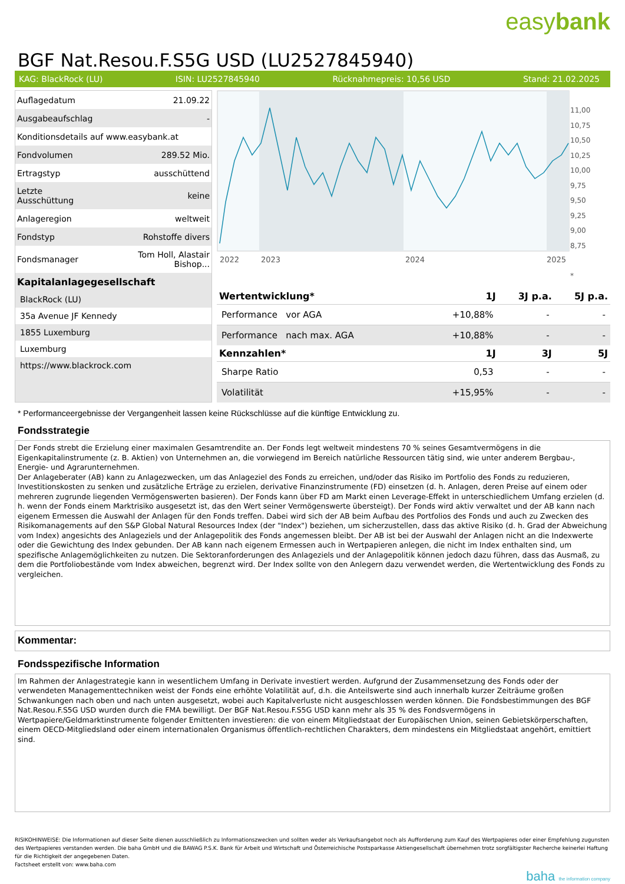easybank
BGF Nat.Resou.F.S5G USD (LU2527845940)
KAG: BlackRock (LU) ISIN: LU2527845940 Rücknahmepreis: 10,56 USD Stand: 21.02.2025
| Auflagedatum | 21.09.22 |
| Ausgabeaufschlag | - |
| Konditionsdetails auf www.easybank.at | |
| Fondvolumen | 289.52 Mio. |
| Ertragstyp | ausschüttend |
| Letzte Ausschüttung | keine |
| Anlageregion | weltweit |
| Fondstyp | Rohstoffe divers |
| Fondsmanager | Tom Holl, Alastair Bishop... |
Kapitalanlagegesellschaft
BlackRock (LU)
35a Avenue JF Kennedy
1855 Luxemburg
Luxemburg
https://www.blackrock.com
2022
2023
2024
2025
11,00
10,75
10,50
10,25
10,00
9,75
9,50
9,25
9,00
8,75
*
| Wertentwicklung* | 1J | 3J p.a. | 5J p.a. |
| --- | --- | --- | --- |
| Performance vor AGA | +10,88% | - | - |
| Performance nach max. AGA | +10,88% | - | - |
| Kennzahlen* | 1J | 3J | 5J |
| Sharpe Ratio | 0,53 | - | - |
| Volatilität | +15,95% | - | - |
* Performanceergebnisse der Vergangenheit lassen keine Rückschlüsse auf die künftige Entwicklung zu.
Fondsstrategie
Der Fonds strebt die Erzielung einer maximalen Gesamtrendite an. Der Fonds legt weltweit mindestens 70 % seines Gesamtvermögens in die Eigenkapitalinstrumente (z. B. Aktien) von Unternehmen an, die vorwiegend im Bereich natürliche Ressourcen tätig sind, wie unter anderem Bergbau-, Energie- und Agrarunternehmen.
Der Anlageberater (AB) kann zu Anlagezwecken, um das Anlageziel des Fonds zu erreichen, und/oder das Risiko im Portfolio des Fonds zu reduzieren, Investitionskosten zu senken und zusätzliche Erträge zu erzielen, derivative Finanzinstrumente (FD) einsetzen (d. h. Anlagen, deren Preise auf einem oder mehreren zugrunde liegenden Vermögenswerten basieren). Der Fonds kann über FD am Markt einen Leverage-Effekt in unterschiedlichem Umfang erzielen (d. h. wenn der Fonds einem Marktrisiko ausgesetzt ist, das den Wert seiner Vermögenswerte übersteigt). Der Fonds wird aktiv verwaltet und der AB kann nach eigenem Ermessen die Auswahl der Anlagen für den Fonds treffen. Dabei wird sich der AB beim Aufbau des Portfolios des Fonds und auch zu Zwecken des Risikomanagements auf den S&P Global Natural Resources Index (der "Index") beziehen, um sicherzustellen, dass das aktive Risiko (d. h. Grad der Abweichung vom Index) angesichts des Anlageziels und der Anlagepolitik des Fonds angemessen bleibt. Der AB ist bei der Auswahl der Anlagen nicht an die Indexwerte oder die Gewichtung des Index gebunden. Der AB kann nach eigenem Ermessen auch in Wertpapieren anlegen, die nicht im Index enthalten sind, um spezifische Anlagemöglichkeiten zu nutzen. Die Sektoranforderungen des Anlageziels und der Anlagepolitik können jedoch dazu führen, dass das Ausmaß, zu dem die Portfoliobestände vom Index abweichen, begrenzt wird. Der Index sollte von den Anlegern dazu verwendet werden, die Wertentwicklung des Fonds zu vergleichen.
Kommentar:
Fondsspezifische Information
Im Rahmen der Anlagestrategie kann in wesentlichem Umfang in Derivate investiert werden. Aufgrund der Zusammensetzung des Fonds oder der verwendeten Managementtechniken weist der Fonds eine erhöhte Volatilität auf, d.h. die Anteilswerte sind auch innerhalb kurzer Zeiträume großen Schwankungen nach oben und nach unten ausgesetzt, wobei auch Kapitalverluste nicht ausgeschlossen werden können. Die Fondsbestimmungen des BGF Nat.Resou.F.S5G USD wurden durch die FMA bewilligt. Der BGF Nat.Resou.F.S5G USD kann mehr als 35 % des Fondsvermögens in Wertpapiere/Geldmarktinstrumente folgender Emittenten investieren: die von einem Mitgliedstaat der Europäischen Union, seinen Gebietskörperschaften, einem OECD-Mitgliedsland oder einem internationalen Organismus öffentlich-rechtlichen Charakters, dem mindestens ein Mitgliedstaat angehört, emittiert sind.
RISIKOHINWEISE: Die Informationen auf dieser Seite dienen ausschließlich zu Informationszwecken und sollten weder als Verkaufsangebot noch als Aufforderung zum Kauf des Wertpapieres oder einer Empfehlung zugunsten des Wertpapieres verstanden werden. Die baha GmbH und die BAWAG P.S.K. Bank für Arbeit und Wirtschaft und Österreichische Postsparkasse Aktiengesellschaft übernehmen trotz sorgfältigster Recherche keinerlei Haftung für die Richtigkeit der angegebenen Daten.
Factsheet erstellt von: www.baha.com
baha the information company